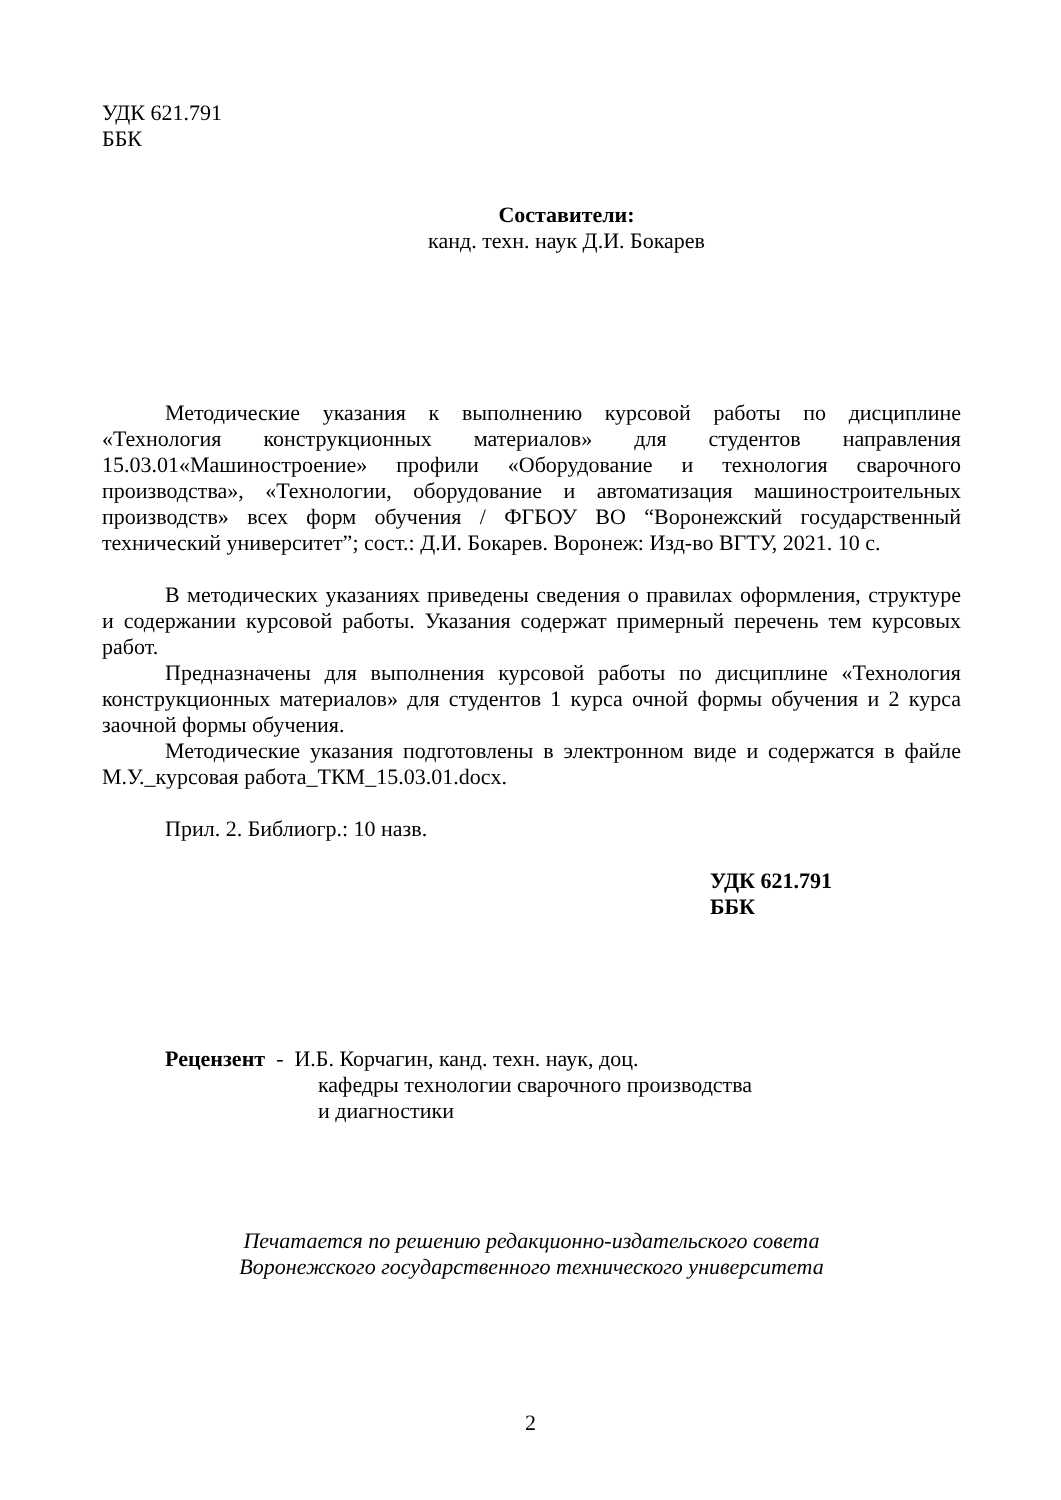УДК 621.791
ББК
Составители:
канд. техн. наук Д.И. Бокарев
Методические указания к выполнению курсовой работы по дисциплине «Технология конструкционных материалов» для студентов направления 15.03.01«Машиностроение» профили «Оборудование и технология сварочного производства», «Технологии, оборудование и автоматизация машиностроительных производств» всех форм обучения / ФГБОУ ВО “Воронежский государственный технический университет”; сост.: Д.И. Бокарев. Воронеж: Изд-во ВГТУ, 2021. 10 с.
В методических указаниях приведены сведения о правилах оформления, структуре и содержании курсовой работы. Указания содержат примерный перечень тем курсовых работ.
Предназначены для выполнения курсовой работы по дисциплине «Технология конструкционных материалов» для студентов 1 курса очной формы обучения и 2 курса заочной формы обучения.
Методические указания подготовлены в электронном виде и содержатся в файле М.У._курсовая работа_ТКМ_15.03.01.docx.
Прил. 2. Библиогр.: 10 назв.
УДК 621.791
ББК
Рецензент - И.Б. Корчагин, канд. техн. наук, доц.
кафедры технологии сварочного производства
и диагностики
Печатается по решению редакционно-издательского совета
Воронежского государственного технического университета
2